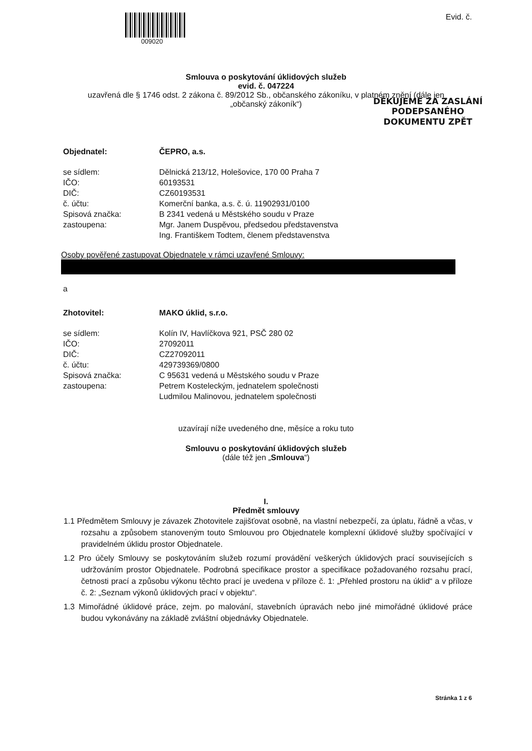009020
Evid. č.
Smlouva o poskytování úklidových služeb
evid. č. 047224
uzavřená dle § 1746 odst. 2 zákona č. 89/2012 Sb., občanského zákoníku, v platném znění (dále jen
„občanský zákoník“)
DĚKUJEME ZA ZASLÁNÍ PODEPSANÉHO DOKUMENTU ZPĚT
| Objednatel: | ČEPRO, a.s. |
| se sídlem: | Dělnická 213/12, Holešovice, 170 00 Praha 7 |
| IČO: | 60193531 |
| DIČ: | CZ60193531 |
| č. účtu: | Komerční banka, a.s. č. ú. 11902931/0100 |
| Spisová značka: | B 2341 vedená u Městského soudu v Praze |
| zastoupena: | Mgr. Janem Duspěvou, předsedou představenstva Ing. Františkem Todtem, členem představenstva |
Osoby pověřené zastupovat Objednatele v rámci uzavřené Smlouvy:
a
| Zhotovitel: | MAKO úklid, s.r.o. |
| se sídlem: | Kolín IV, Havlíčkova 921, PSČ 280 02 |
| IČO: | 27092011 |
| DIČ: | CZ27092011 |
| č. účtu: | 429739369/0800 |
| Spisová značka: | C 95631 vedená u Městského soudu v Praze |
| zastoupena: | Petrem Kosteleckým, jednatelem společnosti Ludmilou Malinovou, jednatelem společnosti |
uzavírají níže uvedeného dne, měsíce a roku tuto
Smlouvu o poskytování úklidových služeb
(dále též jen „Smlouva“)
I.
Předmět smlouvy
1.1 Předmětem Smlouvy je závazek Zhotovitele zajišťovat osobně, na vlastní nebezpečí, za úplatu, řádně a včas, v rozsahu a způsobem stanoveným touto Smlouvou pro Objednatele komplexní úklidové služby spočívající v pravidelném úklidu prostor Objednatele.
1.2 Pro účely Smlouvy se poskytováním služeb rozumí provádění veškerých úklidových prací souvisejících s udržováním prostor Objednatele. Podrobná specifikace prostor a specifikace požadovaného rozsahu prací, četnosti prací a způsobu výkonu těchto prací je uvedena v příloze č. 1: „Přehled prostoru na úklid“ a v příloze č. 2: „Seznam výkonů úklidových prací v objektu“.
1.3 Mimořádné úklidové práce, zejm. po malování, stavebních úpravách nebo jiné mimořádné úklidové práce budou vykonávány na základě zvláštní objednávky Objednatele.
Stránka 1 z 6